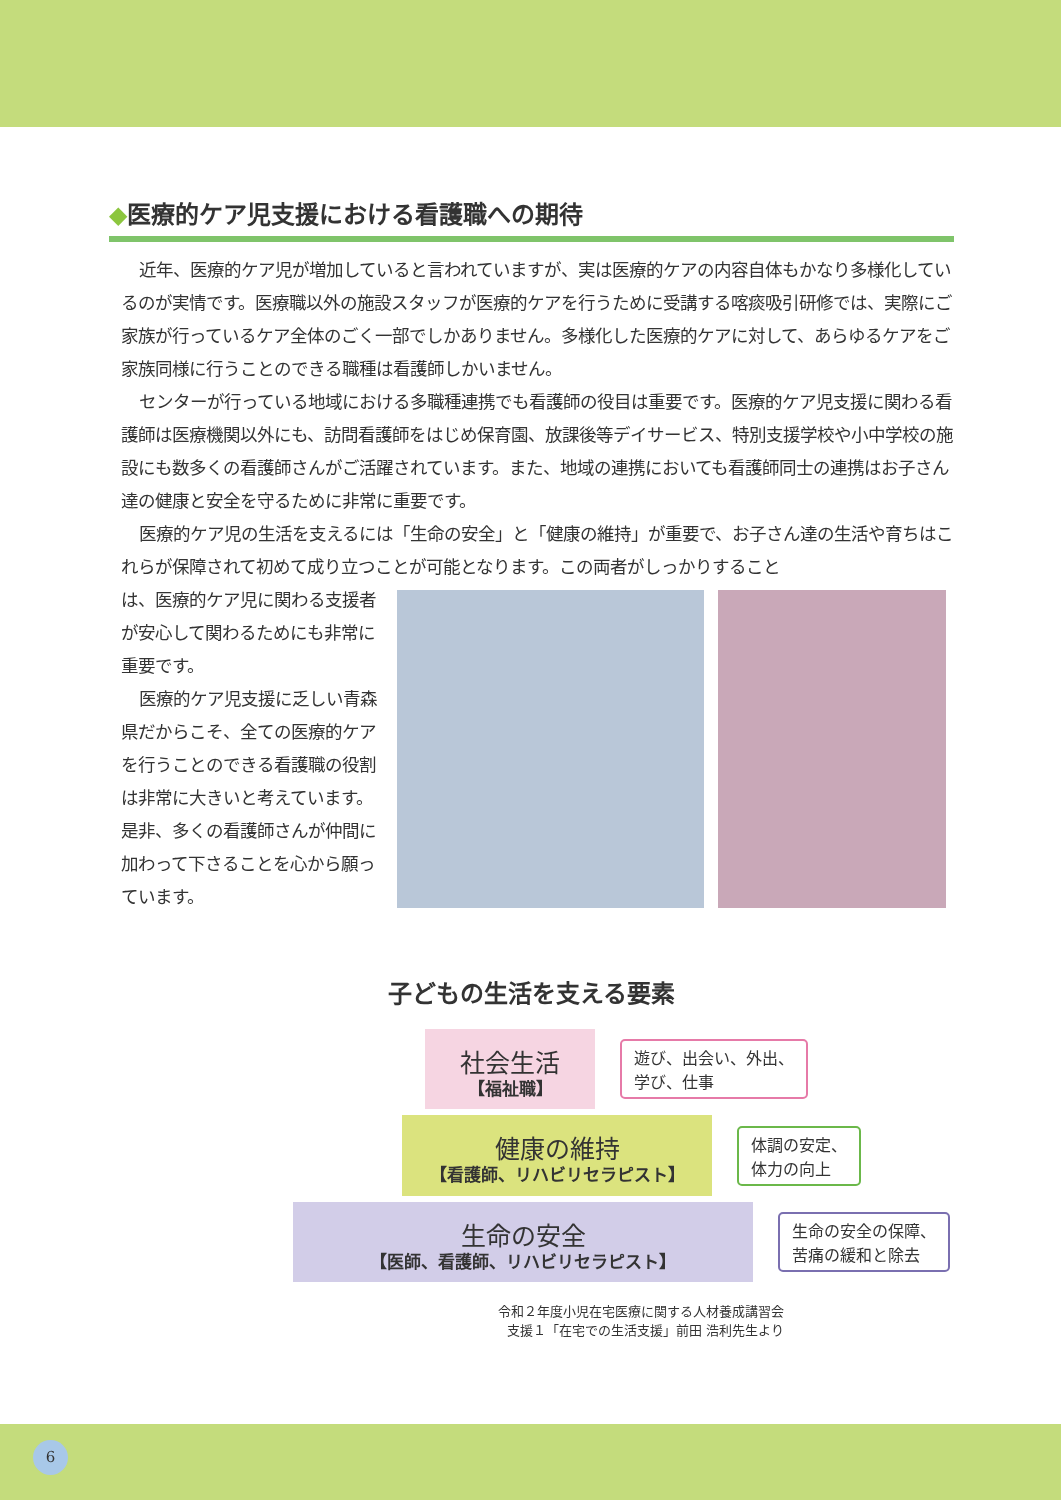◆医療的ケア児支援における看護職への期待
近年、医療的ケア児が増加していると言われていますが、実は医療的ケアの内容自体もかなり多様化しているのが実情です。医療職以外の施設スタッフが医療的ケアを行うために受講する喀痰吸引研修では、実際にご家族が行っているケア全体のごく一部でしかありません。多様化した医療的ケアに対して、あらゆるケアをご家族同様に行うことのできる職種は看護師しかいません。
センターが行っている地域における多職種連携でも看護師の役目は重要です。医療的ケア児支援に関わる看護師は医療機関以外にも、訪問看護師をはじめ保育園、放課後等デイサービス、特別支援学校や小中学校の施設にも数多くの看護師さんがご活躍されています。また、地域の連携においても看護師同士の連携はお子さん達の健康と安全を守るために非常に重要です。
医療的ケア児の生活を支えるには「生命の安全」と「健康の維持」が重要で、お子さん達の生活や育ちはこれらが保障されて初めて成り立つことが可能となります。この両者がしっかりすること
は、医療的ケア児に関わる支援者が安心して関わるためにも非常に重要です。
医療的ケア児支援に乏しい青森県だからこそ、全ての医療的ケアを行うことのできる看護職の役割は非常に大きいと考えています。是非、多くの看護師さんが仲間に加わって下さることを心から願っています。
子どもの生活を支える要素
社会生活
【福祉職】
遊び、出会い、外出、
学び、仕事
健康の維持
【看護師、リハビリセラピスト】
体調の安定、
体力の向上
生命の安全
【医師、看護師、リハビリセラピスト】
生命の安全の保障、
苦痛の緩和と除去
令和２年度小児在宅医療に関する人材養成講習会
支援１「在宅での生活支援」前田 浩利先生より
6